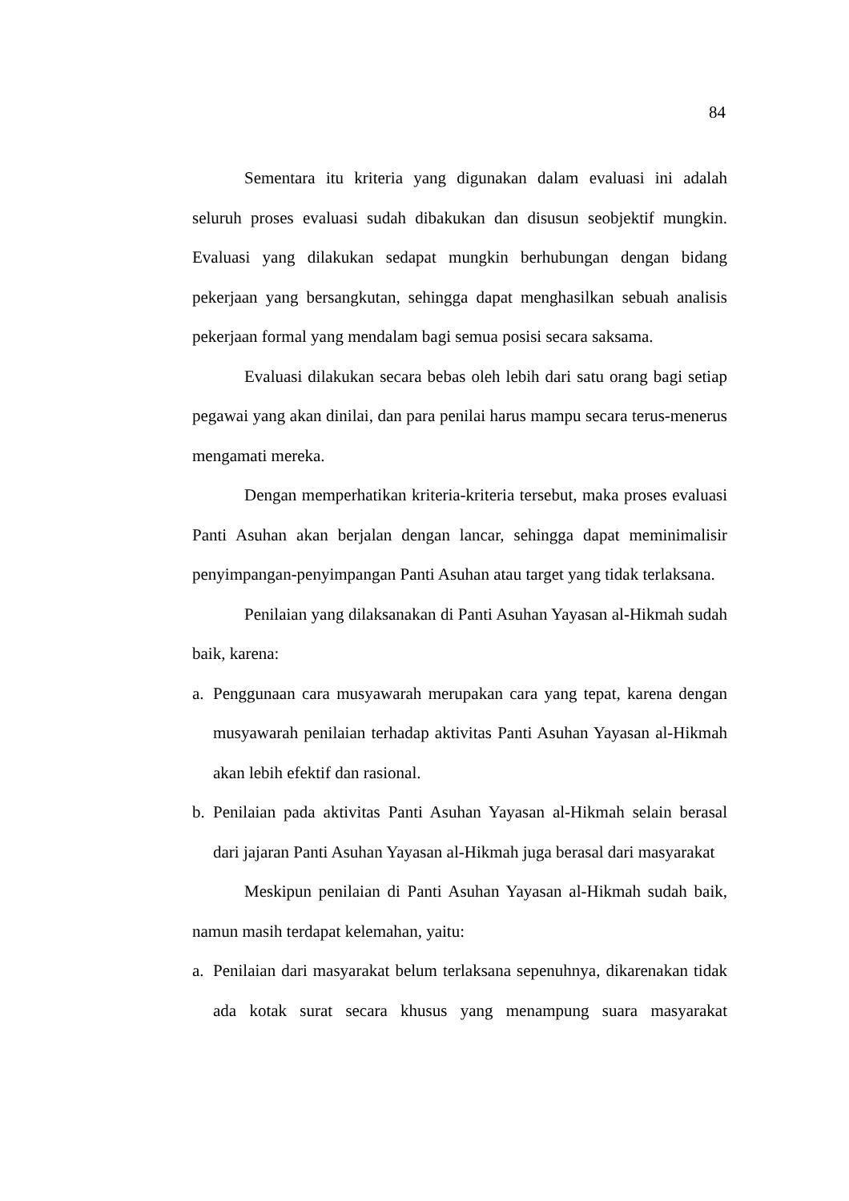84
Sementara itu kriteria yang digunakan dalam evaluasi ini adalah seluruh proses evaluasi sudah dibakukan dan disusun seobjektif mungkin. Evaluasi yang dilakukan sedapat mungkin berhubungan dengan bidang pekerjaan yang bersangkutan, sehingga dapat menghasilkan sebuah analisis pekerjaan formal yang mendalam bagi semua posisi secara saksama.
Evaluasi dilakukan secara bebas oleh lebih dari satu orang bagi setiap pegawai yang akan dinilai, dan para penilai harus mampu secara terus-menerus mengamati mereka.
Dengan memperhatikan kriteria-kriteria tersebut, maka proses evaluasi Panti Asuhan akan berjalan dengan lancar, sehingga dapat meminimalisir penyimpangan-penyimpangan Panti Asuhan atau target yang tidak terlaksana.
Penilaian yang dilaksanakan di Panti Asuhan Yayasan al-Hikmah sudah baik, karena:
a. Penggunaan cara musyawarah merupakan cara yang tepat, karena dengan musyawarah penilaian terhadap aktivitas Panti Asuhan Yayasan al-Hikmah akan lebih efektif dan rasional.
b. Penilaian pada aktivitas Panti Asuhan Yayasan al-Hikmah selain berasal dari jajaran Panti Asuhan Yayasan al-Hikmah juga berasal dari masyarakat
Meskipun penilaian di Panti Asuhan Yayasan al-Hikmah sudah baik, namun masih terdapat kelemahan, yaitu:
a. Penilaian dari masyarakat belum terlaksana sepenuhnya, dikarenakan tidak ada kotak surat secara khusus yang menampung suara masyarakat